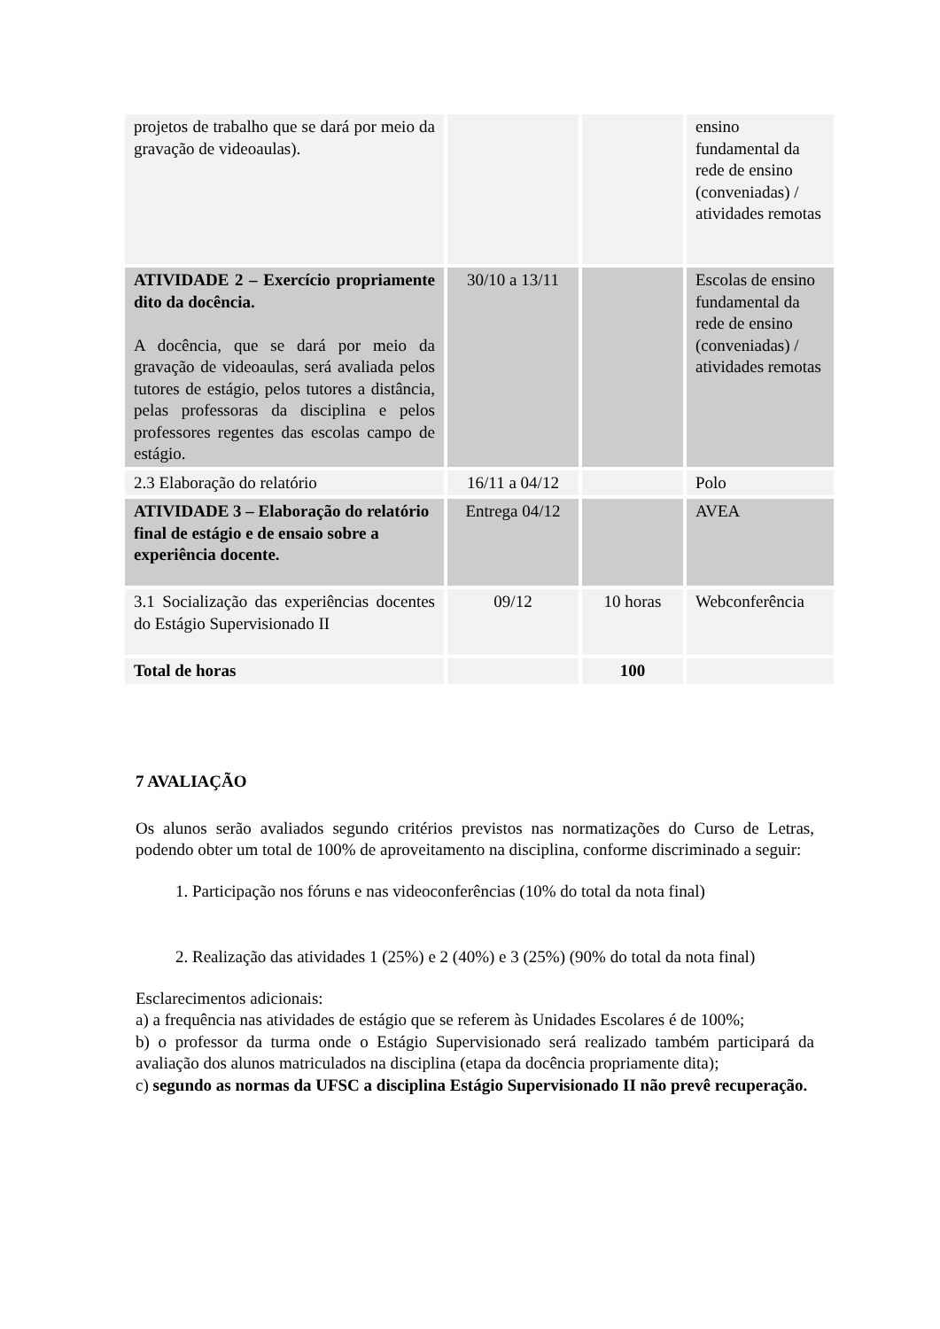| projetos de trabalho que se dará por meio da gravação de videoaulas). | | | ensino fundamental da rede de ensino (conveniadas) / atividades remotas |
| ATIVIDADE 2 – Exercício propriamente dito da docência. A docência, que se dará por meio da gravação de videoaulas, será avaliada pelos tutores de estágio, pelos tutores a distância, pelas professoras da disciplina e pelos professores regentes das escolas campo de estágio. | 30/10 a 13/11 | | Escolas de ensino fundamental da rede de ensino (conveniadas) / atividades remotas |
| 2.3 Elaboração do relatório | 16/11 a 04/12 | | Polo |
| ATIVIDADE 3 – Elaboração do relatório final de estágio e de ensaio sobre a experiência docente. | Entrega 04/12 | | AVEA |
| 3.1 Socialização das experiências docentes do Estágio Supervisionado II | 09/12 | 10 horas | Webconferência |
| Total de horas | | 100 | |
7 AVALIAÇÃO
Os alunos serão avaliados segundo critérios previstos nas normatizações do Curso de Letras, podendo obter um total de 100% de aproveitamento na disciplina, conforme discriminado a seguir:
1. Participação nos fóruns e nas videoconferências (10% do total da nota final)
2. Realização das atividades 1 (25%) e 2 (40%) e 3 (25%) (90% do total da nota final)
Esclarecimentos adicionais:
a) a frequência nas atividades de estágio que se referem às Unidades Escolares é de 100%;
b) o professor da turma onde o Estágio Supervisionado será realizado também participará da avaliação dos alunos matriculados na disciplina (etapa da docência propriamente dita);
c) segundo as normas da UFSC a disciplina Estágio Supervisionado II não prevê recuperação.